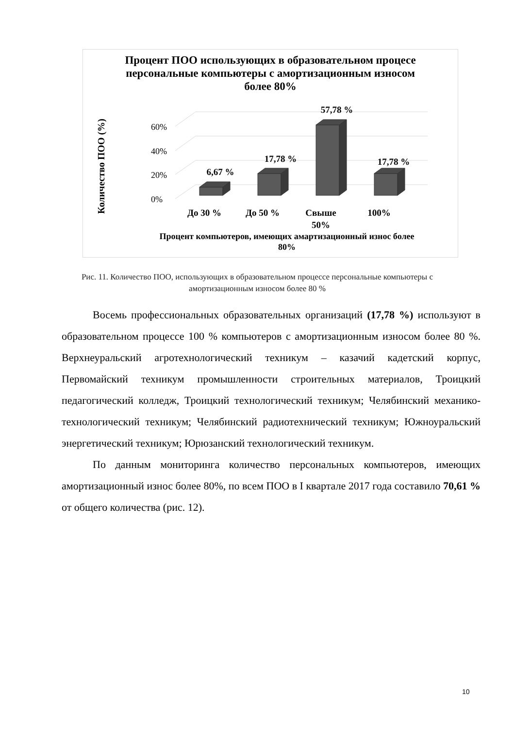Процент ПОО использующих в образовательном процесе персональные компьютеры с амортизационным износом более 80%
0%
20%
40%
60%
6,67 %
17,78 %
57,78 %
17,78 %
До 30 %
До 50 %
Свыше
50%
100%
Количество ПОО (%)
Процент компьютеров, имеющих амартизационный износ более 80%
Рис. 11. Количество ПОО, использующих в образовательном процессе персональные компьютеры с амортизационным износом более 80 %
Восемь профессиональных образовательных организаций (17,78 %) используют в образовательном процессе 100 % компьютеров с амортизационным износом более 80 %. Верхнеуральский агротехнологический техникум – казачий кадетский корпус, Первомайский техникум промышленности строительных материалов, Троицкий педагогический колледж, Троицкий технологический техникум; Челябинский механико-технологический техникум; Челябинский радиотехнический техникум; Южноуральский энергетический техникум; Юрюзанский технологический техникум.
По данным мониторинга количество персональных компьютеров, имеющих амортизационный износ более 80%, по всем ПОО в I квартале 2017 года составило 70,61 % от общего количества (рис. 12).
10